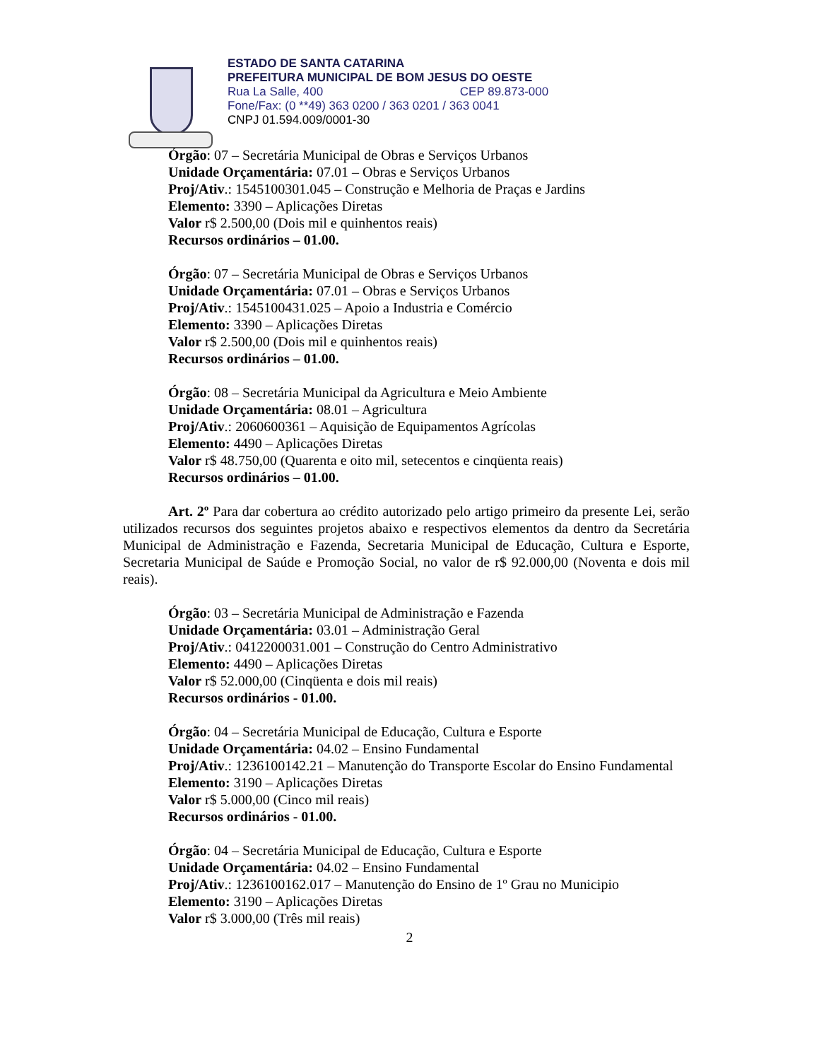ESTADO DE SANTA CATARINA
PREFEITURA MUNICIPAL DE BOM JESUS DO OESTE
Rua La Salle, 400 CEP 89.873-000
Fone/Fax: (0 **49) 363 0200 / 363 0201 / 363 0041
CNPJ 01.594.009/0001-30
Órgão: 07 – Secretária Municipal de Obras e Serviços Urbanos
Unidade Orçamentária: 07.01 – Obras e Serviços Urbanos
Proj/Ativ.: 1545100301.045 – Construção e Melhoria de Praças e Jardins
Elemento: 3390 – Aplicações Diretas
Valor r$ 2.500,00 (Dois mil e quinhentos reais)
Recursos ordinários – 01.00.
Órgão: 07 – Secretária Municipal de Obras e Serviços Urbanos
Unidade Orçamentária: 07.01 – Obras e Serviços Urbanos
Proj/Ativ.: 1545100431.025 – Apoio a Industria e Comércio
Elemento: 3390 – Aplicações Diretas
Valor r$ 2.500,00 (Dois mil e quinhentos reais)
Recursos ordinários – 01.00.
Órgão: 08 – Secretária Municipal da Agricultura e Meio Ambiente
Unidade Orçamentária: 08.01 – Agricultura
Proj/Ativ.: 2060600361 – Aquisição de Equipamentos Agrícolas
Elemento: 4490 – Aplicações Diretas
Valor r$ 48.750,00 (Quarenta e oito mil, setecentos e cinqüenta reais)
Recursos ordinários – 01.00.
Art. 2º Para dar cobertura ao crédito autorizado pelo artigo primeiro da presente Lei, serão utilizados recursos dos seguintes projetos abaixo e respectivos elementos da dentro da Secretária Municipal de Administração e Fazenda, Secretaria Municipal de Educação, Cultura e Esporte, Secretaria Municipal de Saúde e Promoção Social, no valor de r$ 92.000,00 (Noventa e dois mil reais).
Órgão: 03 – Secretária Municipal de Administração e Fazenda
Unidade Orçamentária: 03.01 – Administração Geral
Proj/Ativ.: 0412200031.001 – Construção do Centro Administrativo
Elemento: 4490 – Aplicações Diretas
Valor r$ 52.000,00 (Cinqüenta e dois mil reais)
Recursos ordinários - 01.00.
Órgão: 04 – Secretária Municipal de Educação, Cultura e Esporte
Unidade Orçamentária: 04.02 – Ensino Fundamental
Proj/Ativ.: 1236100142.21 – Manutenção do Transporte Escolar do Ensino Fundamental
Elemento: 3190 – Aplicações Diretas
Valor r$ 5.000,00 (Cinco mil reais)
Recursos ordinários - 01.00.
Órgão: 04 – Secretária Municipal de Educação, Cultura e Esporte
Unidade Orçamentária: 04.02 – Ensino Fundamental
Proj/Ativ.: 1236100162.017 – Manutenção do Ensino de 1º Grau no Municipio
Elemento: 3190 – Aplicações Diretas
Valor r$ 3.000,00 (Três mil reais)
2